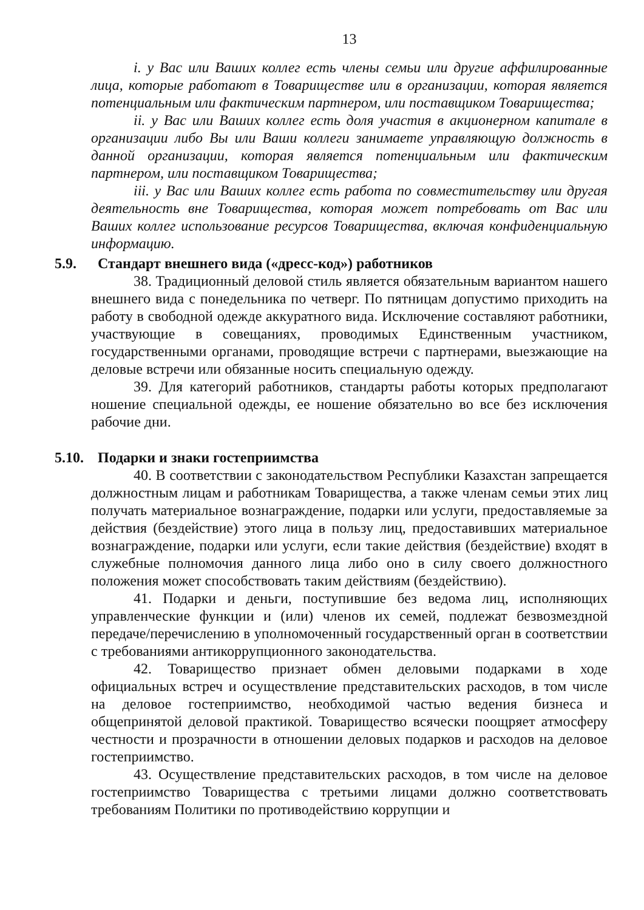13
i. у Вас или Ваших коллег есть члены семьи или другие аффилированные лица, которые работают в Товариществе или в организации, которая является потенциальным или фактическим партнером, или поставщиком Товарищества;
ii. у Вас или Ваших коллег есть доля участия в акционерном капитале в организации либо Вы или Ваши коллеги занимаете управляющую должность в данной организации, которая является потенциальным или фактическим партнером, или поставщиком Товарищества;
iii. у Вас или Ваших коллег есть работа по совместительству или другая деятельность вне Товарищества, которая может потребовать от Вас или Ваших коллег использование ресурсов Товарищества, включая конфиденциальную информацию.
5.9. Стандарт внешнего вида («дресс-код») работников
38. Традиционный деловой стиль является обязательным вариантом нашего внешнего вида с понедельника по четверг. По пятницам допустимо приходить на работу в свободной одежде аккуратного вида. Исключение составляют работники, участвующие в совещаниях, проводимых Единственным участником, государственными органами, проводящие встречи с партнерами, выезжающие на деловые встречи или обязанные носить специальную одежду.
39. Для категорий работников, стандарты работы которых предполагают ношение специальной одежды, ее ношение обязательно во все без исключения рабочие дни.
5.10. Подарки и знаки гостеприимства
40. В соответствии с законодательством Республики Казахстан запрещается должностным лицам и работникам Товарищества, а также членам семьи этих лиц получать материальное вознаграждение, подарки или услуги, предоставляемые за действия (бездействие) этого лица в пользу лиц, предоставивших материальное вознаграждение, подарки или услуги, если такие действия (бездействие) входят в служебные полномочия данного лица либо оно в силу своего должностного положения может способствовать таким действиям (бездействию).
41. Подарки и деньги, поступившие без ведома лиц, исполняющих управленческие функции и (или) членов их семей, подлежат безвозмездной передаче/перечислению в уполномоченный государственный орган в соответствии с требованиями антикоррупционного законодательства.
42. Товарищество признает обмен деловыми подарками в ходе официальных встреч и осуществление представительских расходов, в том числе на деловое гостеприимство, необходимой частью ведения бизнеса и общепринятой деловой практикой. Товарищество всячески поощряет атмосферу честности и прозрачности в отношении деловых подарков и расходов на деловое гостеприимство.
43. Осуществление представительских расходов, в том числе на деловое гостеприимство Товарищества с третьими лицами должно соответствовать требованиям Политики по противодействию коррупции и